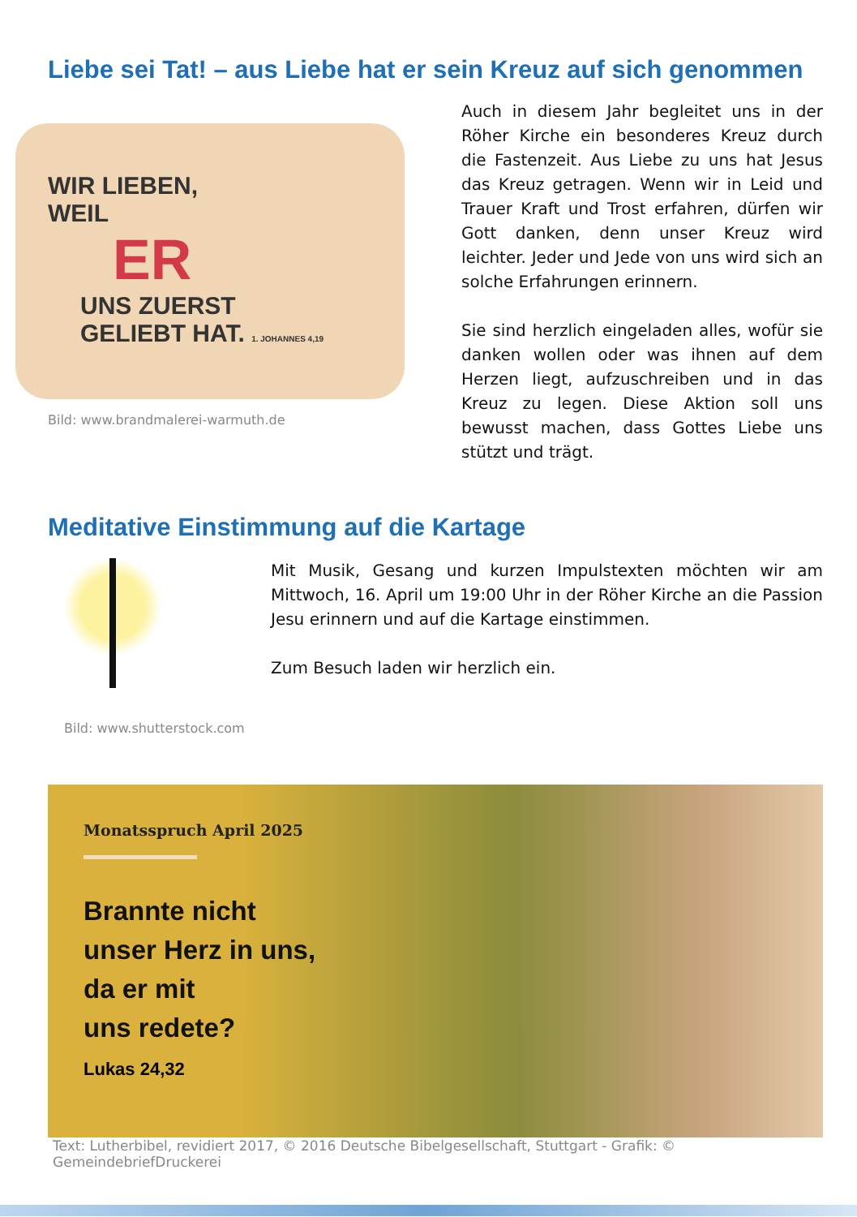Liebe sei Tat! – aus Liebe hat er sein Kreuz auf sich genommen
WIR LIEBEN,
WEIL
ER
UNS ZUERST
GELIEBT HAT. 1. JOHANNES 4,19
Bild: www.brandmalerei-warmuth.de
Auch in diesem Jahr begleitet uns in der Röher Kirche ein besonderes Kreuz durch die Fastenzeit. Aus Liebe zu uns hat Jesus das Kreuz getragen. Wenn wir in Leid und Trauer Kraft und Trost erfahren, dürfen wir Gott danken, denn unser Kreuz wird leichter. Jeder und Jede von uns wird sich an solche Erfahrungen erinnern.
Sie sind herzlich eingeladen alles, wofür sie danken wollen oder was ihnen auf dem Herzen liegt, aufzuschreiben und in das Kreuz zu legen. Diese Aktion soll uns bewusst machen, dass Gottes Liebe uns stützt und trägt.
Meditative Einstimmung auf die Kartage
Bild: www.shutterstock.com
Mit Musik, Gesang und kurzen Impulstexten möchten wir am Mittwoch, 16. April um 19:00 Uhr in der Röher Kirche an die Passion Jesu erinnern und auf die Kartage einstimmen.
Zum Besuch laden wir herzlich ein.
Monatsspruch April 2025
Brannte nicht
unser Herz in uns,
da er mit
uns redete?
Lukas 24,32
Text: Lutherbibel, revidiert 2017, © 2016 Deutsche Bibelgesellschaft, Stuttgart - Grafik: © GemeindebriefDruckerei